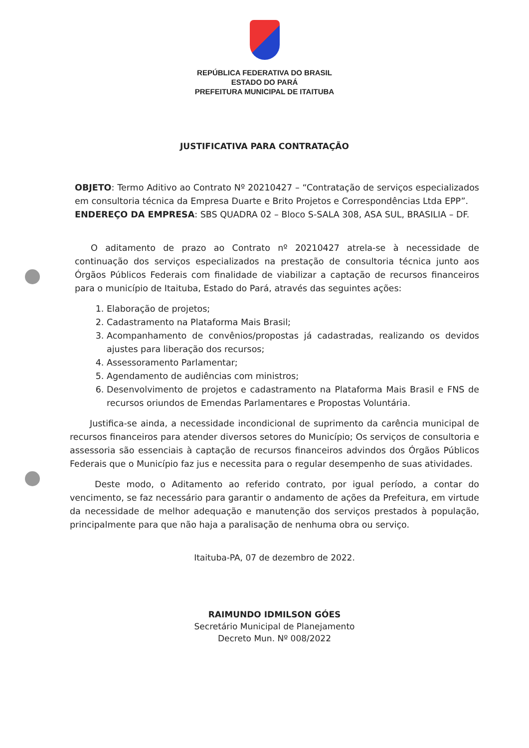REPÚBLICA FEDERATIVA DO BRASIL
ESTADO DO PARÁ
PREFEITURA MUNICIPAL DE ITAITUBA
JUSTIFICATIVA PARA CONTRATAÇÃO
OBJETO: Termo Aditivo ao Contrato Nº 20210427 – “Contratação de serviços especializados em consultoria técnica da Empresa Duarte e Brito Projetos e Correspondências Ltda EPP”.
ENDEREÇO DA EMPRESA: SBS QUADRA 02 – Bloco S-SALA 308, ASA SUL, BRASILIA – DF.
O aditamento de prazo ao Contrato nº 20210427 atrela-se à necessidade de continuação dos serviços especializados na prestação de consultoria técnica junto aos Órgãos Públicos Federais com finalidade de viabilizar a captação de recursos financeiros para o município de Itaituba, Estado do Pará, através das seguintes ações:
1. Elaboração de projetos;
2. Cadastramento na Plataforma Mais Brasil;
3. Acompanhamento de convênios/propostas já cadastradas, realizando os devidos ajustes para liberação dos recursos;
4. Assessoramento Parlamentar;
5. Agendamento de audiências com ministros;
6. Desenvolvimento de projetos e cadastramento na Plataforma Mais Brasil e FNS de recursos oriundos de Emendas Parlamentares e Propostas Voluntária.
Justifica-se ainda, a necessidade incondicional de suprimento da carência municipal de recursos financeiros para atender diversos setores do Município; Os serviços de consultoria e assessoria são essenciais à captação de recursos financeiros advindos dos Órgãos Públicos Federais que o Município faz jus e necessita para o regular desempenho de suas atividades.
Deste modo, o Aditamento ao referido contrato, por igual período, a contar do vencimento, se faz necessário para garantir o andamento de ações da Prefeitura, em virtude da necessidade de melhor adequação e manutenção dos serviços prestados à população, principalmente para que não haja a paralisação de nenhuma obra ou serviço.
Itaituba-PA, 07 de dezembro de 2022.
RAIMUNDO IDMILSON GÓES
Secretário Municipal de Planejamento
Decreto Mun. Nº 008/2022